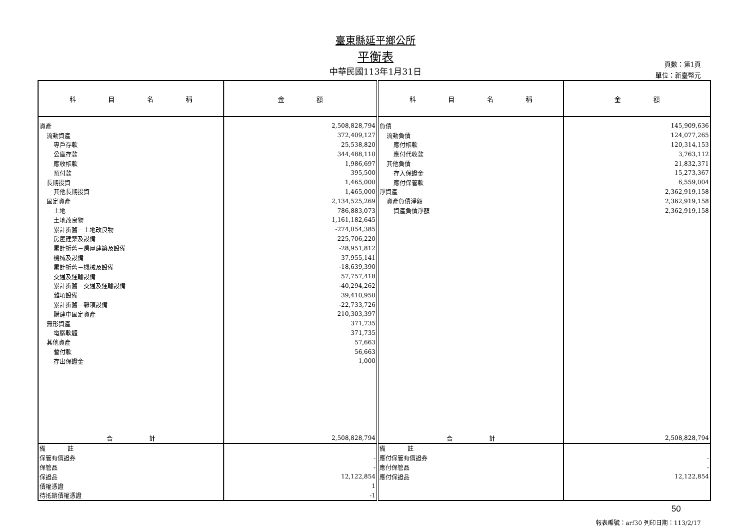臺東縣延平鄉公所
平衡表
中華民國113年1月31日
頁數：第1頁
單位：新臺幣元
| 科 目 名 稱 | 金 額 | 科 目 名 稱 | 金 額 |
| --- | --- | --- | --- |
| 資產 | 2,508,828,794 | 負債 | 145,909,636 |
| 流動資產 | 372,409,127 | 流動負債 | 124,077,265 |
| 專戶存款 | 25,538,820 | 應付帳款 | 120,314,153 |
| 公庫存款 | 344,488,110 | 應付代收款 | 3,763,112 |
| 應收帳款 | 1,986,697 | 其他負債 | 21,832,371 |
| 預付款 | 395,500 | 存入保證金 | 15,273,367 |
| 長期投資 | 1,465,000 | 應付保管款 | 6,559,004 |
| 其他長期投資 | 1,465,000 | 淨資產 | 2,362,919,158 |
| 固定資產 | 2,134,525,269 | 資產負債淨額 | 2,362,919,158 |
| 土地 | 786,883,073 | 資產負債淨額 | 2,362,919,158 |
| 土地改良物 | 1,161,182,645 | | |
| 累計折舊－土地改良物 | -274,054,385 | | |
| 房屋建築及設備 | 225,706,220 | | |
| 累計折舊－房屋建築及設備 | -28,951,812 | | |
| 機械及設備 | 37,955,141 | | |
| 累計折舊－機械及設備 | -18,639,390 | | |
| 交通及運輸設備 | 57,757,418 | | |
| 累計折舊－交通及運輸設備 | -40,294,262 | | |
| 雜項設備 | 39,410,950 | | |
| 累計折舊－雜項設備 | -22,733,726 | | |
| 購建中固定資產 | 210,303,397 | | |
| 無形資產 | 371,735 | | |
| 電腦軟體 | 371,735 | | |
| 其他資產 | 57,663 | | |
| 暫付款 | 56,663 | | |
| 存出保證金 | 1,000 | | |
| 合 計 | 2,508,828,794 | 合 計 | 2,508,828,794 |
| 備 註 | | 備 註 | |
| 保管有價證券 | - | 應付保管有價證券 | - |
| 保管品 | - | 應付保管品 | - |
| 保證品 | 12,122,854 | 應付保證品 | 12,122,854 |
| 債權憑證 | 1 | | |
| 待抵銷債權憑證 | -1 | | |
50
報表編號：arf30 列印日期：113/2/17